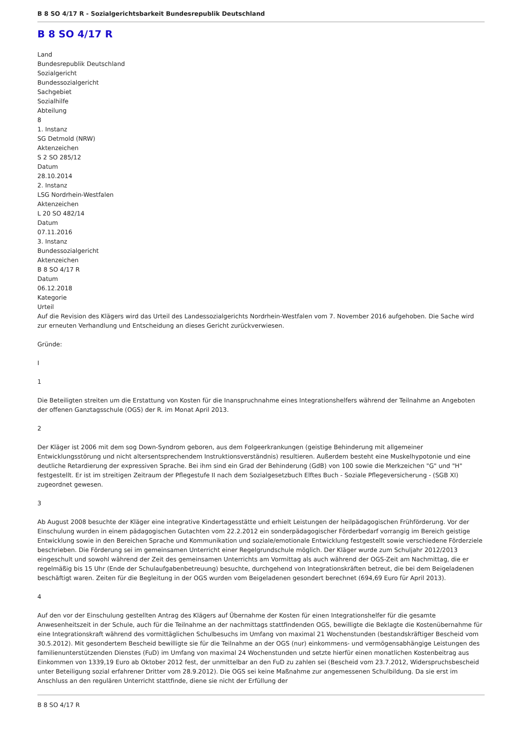B 8 SO 4/17 R - Sozialgerichtsbarkeit Bundesrepublik Deutschland
B 8 SO 4/17 R
Land
Bundesrepublik Deutschland
Sozialgericht
Bundessozialgericht
Sachgebiet
Sozialhilfe
Abteilung
8
1. Instanz
SG Detmold (NRW)
Aktenzeichen
S 2 SO 285/12
Datum
28.10.2014
2. Instanz
LSG Nordrhein-Westfalen
Aktenzeichen
L 20 SO 482/14
Datum
07.11.2016
3. Instanz
Bundessozialgericht
Aktenzeichen
B 8 SO 4/17 R
Datum
06.12.2018
Kategorie
Urteil
Auf die Revision des Klägers wird das Urteil des Landessozialgerichts Nordrhein-Westfalen vom 7. November 2016 aufgehoben. Die Sache wird zur erneuten Verhandlung und Entscheidung an dieses Gericht zurückverwiesen.
Gründe:
I
1
Die Beteiligten streiten um die Erstattung von Kosten für die Inanspruchnahme eines Integrationshelfers während der Teilnahme an Angeboten der offenen Ganztagsschule (OGS) der R. im Monat April 2013.
2
Der Kläger ist 2006 mit dem sog Down-Syndrom geboren, aus dem Folgeerkrankungen (geistige Behinderung mit allgemeiner Entwicklungsstörung und nicht altersentsprechendem Instruktionsverständnis) resultieren. Außerdem besteht eine Muskelhypotonie und eine deutliche Retardierung der expressiven Sprache. Bei ihm sind ein Grad der Behinderung (GdB) von 100 sowie die Merkzeichen "G" und "H" festgestellt. Er ist im streitigen Zeitraum der Pflegestufe II nach dem Sozialgesetzbuch Elftes Buch - Soziale Pflegeversicherung - (SGB XI) zugeordnet gewesen.
3
Ab August 2008 besuchte der Kläger eine integrative Kindertagesstätte und erhielt Leistungen der heilpädagogischen Frühförderung. Vor der Einschulung wurden in einem pädagogischen Gutachten vom 22.2.2012 ein sonderpädagogischer Förderbedarf vorrangig im Bereich geistige Entwicklung sowie in den Bereichen Sprache und Kommunikation und soziale/emotionale Entwicklung festgestellt sowie verschiedene Förderziele beschrieben. Die Förderung sei im gemeinsamen Unterricht einer Regelgrundschule möglich. Der Kläger wurde zum Schuljahr 2012/2013 eingeschult und sowohl während der Zeit des gemeinsamen Unterrichts am Vormittag als auch während der OGS-Zeit am Nachmittag, die er regelmäßig bis 15 Uhr (Ende der Schulaufgabenbetreuung) besuchte, durchgehend von Integrationskräften betreut, die bei dem Beigeladenen beschäftigt waren. Zeiten für die Begleitung in der OGS wurden vom Beigeladenen gesondert berechnet (694,69 Euro für April 2013).
4
Auf den vor der Einschulung gestellten Antrag des Klägers auf Übernahme der Kosten für einen Integrationshelfer für die gesamte Anwesenheitszeit in der Schule, auch für die Teilnahme an der nachmittags stattfindenden OGS, bewilligte die Beklagte die Kostenübernahme für eine Integrationskraft während des vormittäglichen Schulbesuchs im Umfang von maximal 21 Wochenstunden (bestandskräftiger Bescheid vom 30.5.2012). Mit gesondertem Bescheid bewilligte sie für die Teilnahme an der OGS (nur) einkommens- und vermögensabhängige Leistungen des familienunterstützenden Dienstes (FuD) im Umfang von maximal 24 Wochenstunden und setzte hierfür einen monatlichen Kostenbeitrag aus Einkommen von 1339,19 Euro ab Oktober 2012 fest, der unmittelbar an den FuD zu zahlen sei (Bescheid vom 23.7.2012, Widerspruchsbescheid unter Beteiligung sozial erfahrener Dritter vom 28.9.2012). Die OGS sei keine Maßnahme zur angemessenen Schulbildung. Da sie erst im Anschluss an den regulären Unterricht stattfinde, diene sie nicht der Erfüllung der
B 8 SO 4/17 R